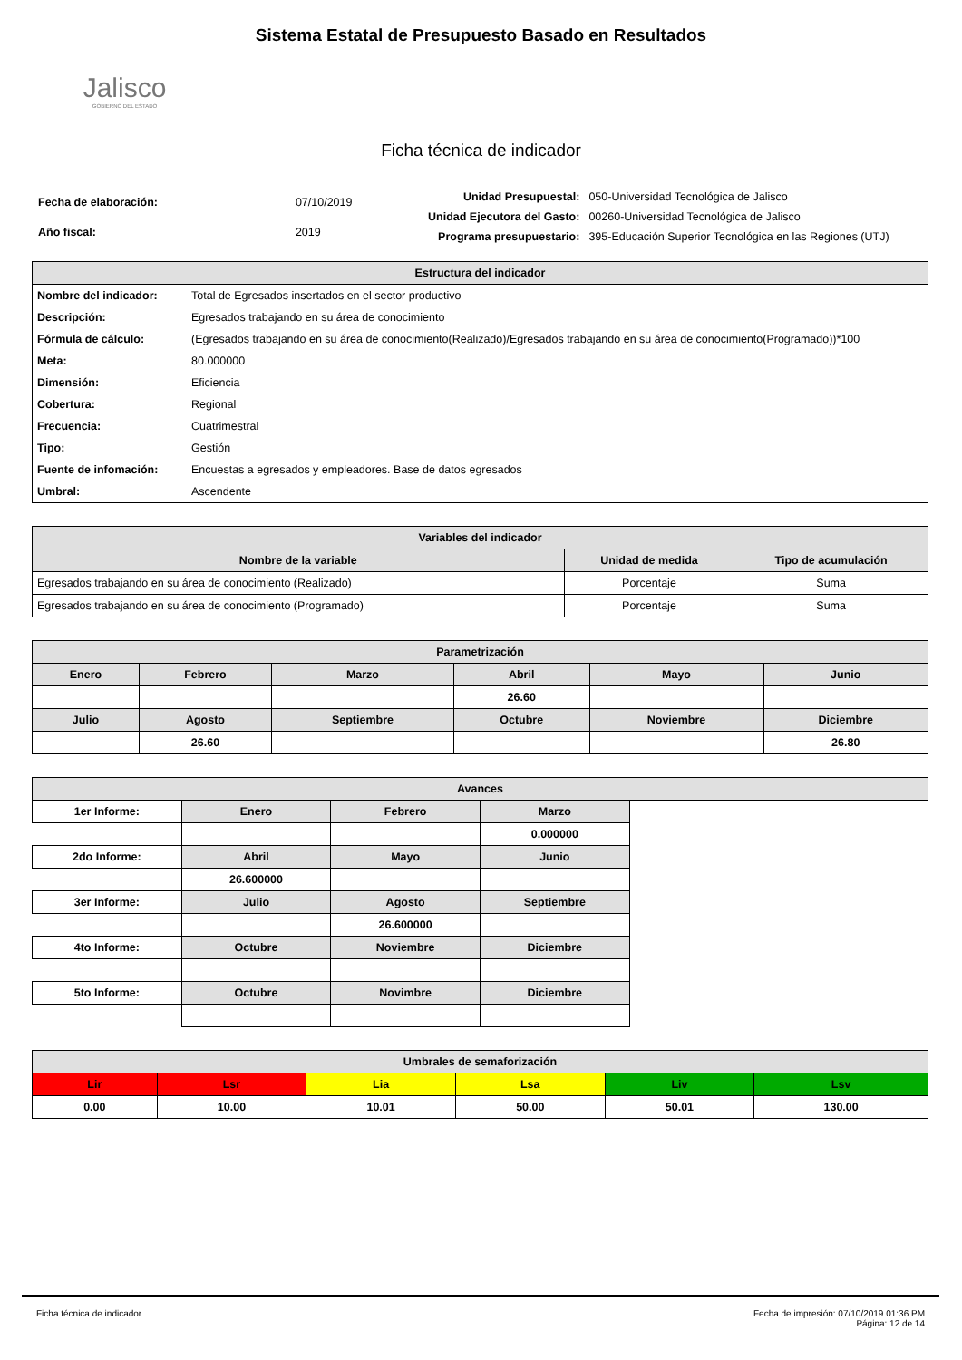Jalisco
GOBIERNO DEL ESTADO
Sistema Estatal de Presupuesto Basado en Resultados
Ficha técnica de indicador
| Fecha de elaboración: | 07/10/2019 |
| Año fiscal: | 2019 |
| Unidad Presupuestal: | 050-Universidad Tecnológica de Jalisco |
| Unidad Ejecutora del Gasto: | 00260-Universidad Tecnológica de Jalisco |
| Programa presupuestario: | 395-Educación Superior Tecnológica en las Regiones (UTJ) |
| Estructura del indicador | |
| --- | --- |
| Nombre del indicador: | Total de Egresados insertados en el sector productivo |
| Descripción: | Egresados trabajando en su área de conocimiento |
| Fórmula de cálculo: | (Egresados trabajando en su área de conocimiento(Realizado)/Egresados trabajando en su área de conocimiento(Programado))*100 |
| Meta: | 80.000000 |
| Dimensión: | Eficiencia |
| Cobertura: | Regional |
| Frecuencia: | Cuatrimestral |
| Tipo: | Gestión |
| Fuente de infomación: | Encuestas a egresados y empleadores. Base de datos egresados |
| Umbral: | Ascendente |
| Variables del indicador | | |
| --- | --- | --- |
| Nombre de la variable | Unidad de medida | Tipo de acumulación |
| Egresados trabajando en su área de conocimiento (Realizado) | Porcentaje | Suma |
| Egresados trabajando en su área de conocimiento (Programado) | Porcentaje | Suma |
| Parametrización | | | | | |
| --- | --- | --- | --- | --- | --- |
| Enero | Febrero | Marzo | Abril | Mayo | Junio |
| | | | 26.60 | | |
| Julio | Agosto | Septiembre | Octubre | Noviembre | Diciembre |
| | 26.60 | | | | 26.80 |
| Avances | | | | |
| --- | --- | --- | --- | --- |
| 1er Informe: | Enero | Febrero | Marzo | |
| | | | 0.000000 | |
| 2do Informe: | Abril | Mayo | Junio | |
| | 26.600000 | | | |
| 3er Informe: | Julio | Agosto | Septiembre | |
| | | 26.600000 | | |
| 4to Informe: | Octubre | Noviembre | Diciembre | |
| 5to Informe: | Octubre | Novimbre | Diciembre | |
| Umbrales de semaforización | | | | | |
| --- | --- | --- | --- | --- | --- |
| Lir | Lsr | Lia | Lsa | Liv | Lsv |
| 0.00 | 10.00 | 10.01 | 50.00 | 50.01 | 130.00 |
Ficha técnica de indicador Fecha de impresión: 07/10/2019 01:36 PM
Página: 12 de 14